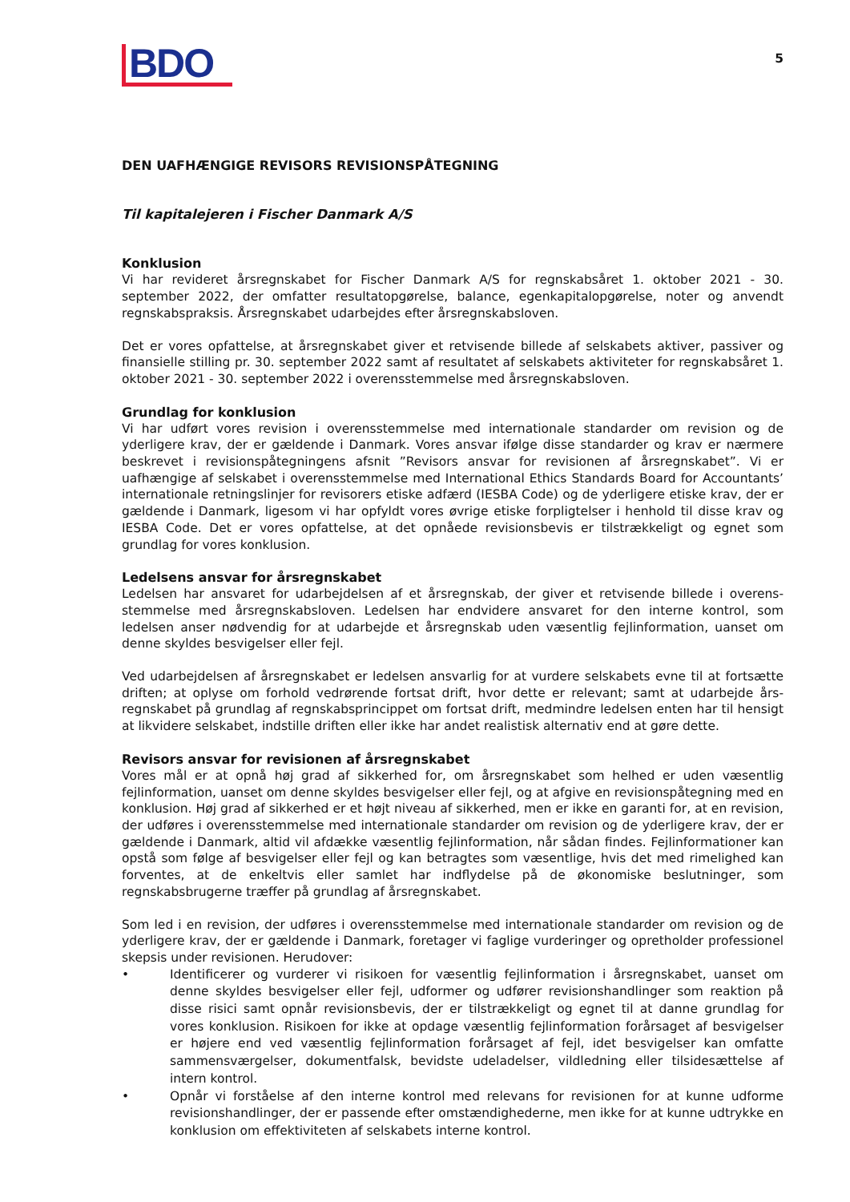BDO
5
DEN UAFHÆNGIGE REVISORS REVISIONSPÅTEGNING
Til kapitalejeren i Fischer Danmark A/S
Konklusion
Vi har revideret årsregnskabet for Fischer Danmark A/S for regnskabsåret 1. oktober 2021 - 30. september 2022, der omfatter resultatopgørelse, balance, egenkapitalopgørelse, noter og anvendt regnskabspraksis. Årsregnskabet udarbejdes efter årsregnskabsloven.
Det er vores opfattelse, at årsregnskabet giver et retvisende billede af selskabets aktiver, passiver og finansielle stilling pr. 30. september 2022 samt af resultatet af selskabets aktiviteter for regnskabsåret 1. oktober 2021 - 30. september 2022 i overensstemmelse med årsregnskabsloven.
Grundlag for konklusion
Vi har udført vores revision i overensstemmelse med internationale standarder om revision og de yderligere krav, der er gældende i Danmark. Vores ansvar ifølge disse standarder og krav er nærmere beskrevet i revisionspåtegningens afsnit ”Revisors ansvar for revisionen af årsregnskabet”. Vi er uafhængige af selskabet i overensstemmelse med International Ethics Standards Board for Accountants’ internationale retningslinjer for revisorers etiske adfærd (IESBA Code) og de yderligere etiske krav, der er gældende i Danmark, ligesom vi har opfyldt vores øvrige etiske forpligtelser i henhold til disse krav og IESBA Code. Det er vores opfattelse, at det opnåede revisionsbevis er tilstrækkeligt og egnet som grundlag for vores konklusion.
Ledelsens ansvar for årsregnskabet
Ledelsen har ansvaret for udarbejdelsen af et årsregnskab, der giver et retvisende billede i overens-stemmelse med årsregnskabsloven. Ledelsen har endvidere ansvaret for den interne kontrol, som ledelsen anser nødvendig for at udarbejde et årsregnskab uden væsentlig fejlinformation, uanset om denne skyldes besvigelser eller fejl.
Ved udarbejdelsen af årsregnskabet er ledelsen ansvarlig for at vurdere selskabets evne til at fortsætte driften; at oplyse om forhold vedrørende fortsat drift, hvor dette er relevant; samt at udarbejde års-regnskabet på grundlag af regnskabsprincippet om fortsat drift, medmindre ledelsen enten har til hensigt at likvidere selskabet, indstille driften eller ikke har andet realistisk alternativ end at gøre dette.
Revisors ansvar for revisionen af årsregnskabet
Vores mål er at opnå høj grad af sikkerhed for, om årsregnskabet som helhed er uden væsentlig fejlinformation, uanset om denne skyldes besvigelser eller fejl, og at afgive en revisionspåtegning med en konklusion. Høj grad af sikkerhed er et højt niveau af sikkerhed, men er ikke en garanti for, at en revision, der udføres i overensstemmelse med internationale standarder om revision og de yderligere krav, der er gældende i Danmark, altid vil afdække væsentlig fejlinformation, når sådan findes. Fejlinformationer kan opstå som følge af besvigelser eller fejl og kan betragtes som væsentlige, hvis det med rimelighed kan forventes, at de enkeltvis eller samlet har indflydelse på de økonomiske beslutninger, som regnskabsbrugerne træffer på grundlag af årsregnskabet.
Som led i en revision, der udføres i overensstemmelse med internationale standarder om revision og de yderligere krav, der er gældende i Danmark, foretager vi faglige vurderinger og opretholder professionel skepsis under revisionen. Herudover:
• Identificerer og vurderer vi risikoen for væsentlig fejlinformation i årsregnskabet, uanset om denne skyldes besvigelser eller fejl, udformer og udfører revisionshandlinger som reaktion på disse risici samt opnår revisionsbevis, der er tilstrækkeligt og egnet til at danne grundlag for vores konklusion. Risikoen for ikke at opdage væsentlig fejlinformation forårsaget af besvigelser er højere end ved væsentlig fejlinformation forårsaget af fejl, idet besvigelser kan omfatte sammensværgelser, dokumentfalsk, bevidste udeladelser, vildledning eller tilsidesættelse af intern kontrol.
• Opnår vi forståelse af den interne kontrol med relevans for revisionen for at kunne udforme revisionshandlinger, der er passende efter omstændighederne, men ikke for at kunne udtrykke en konklusion om effektiviteten af selskabets interne kontrol.